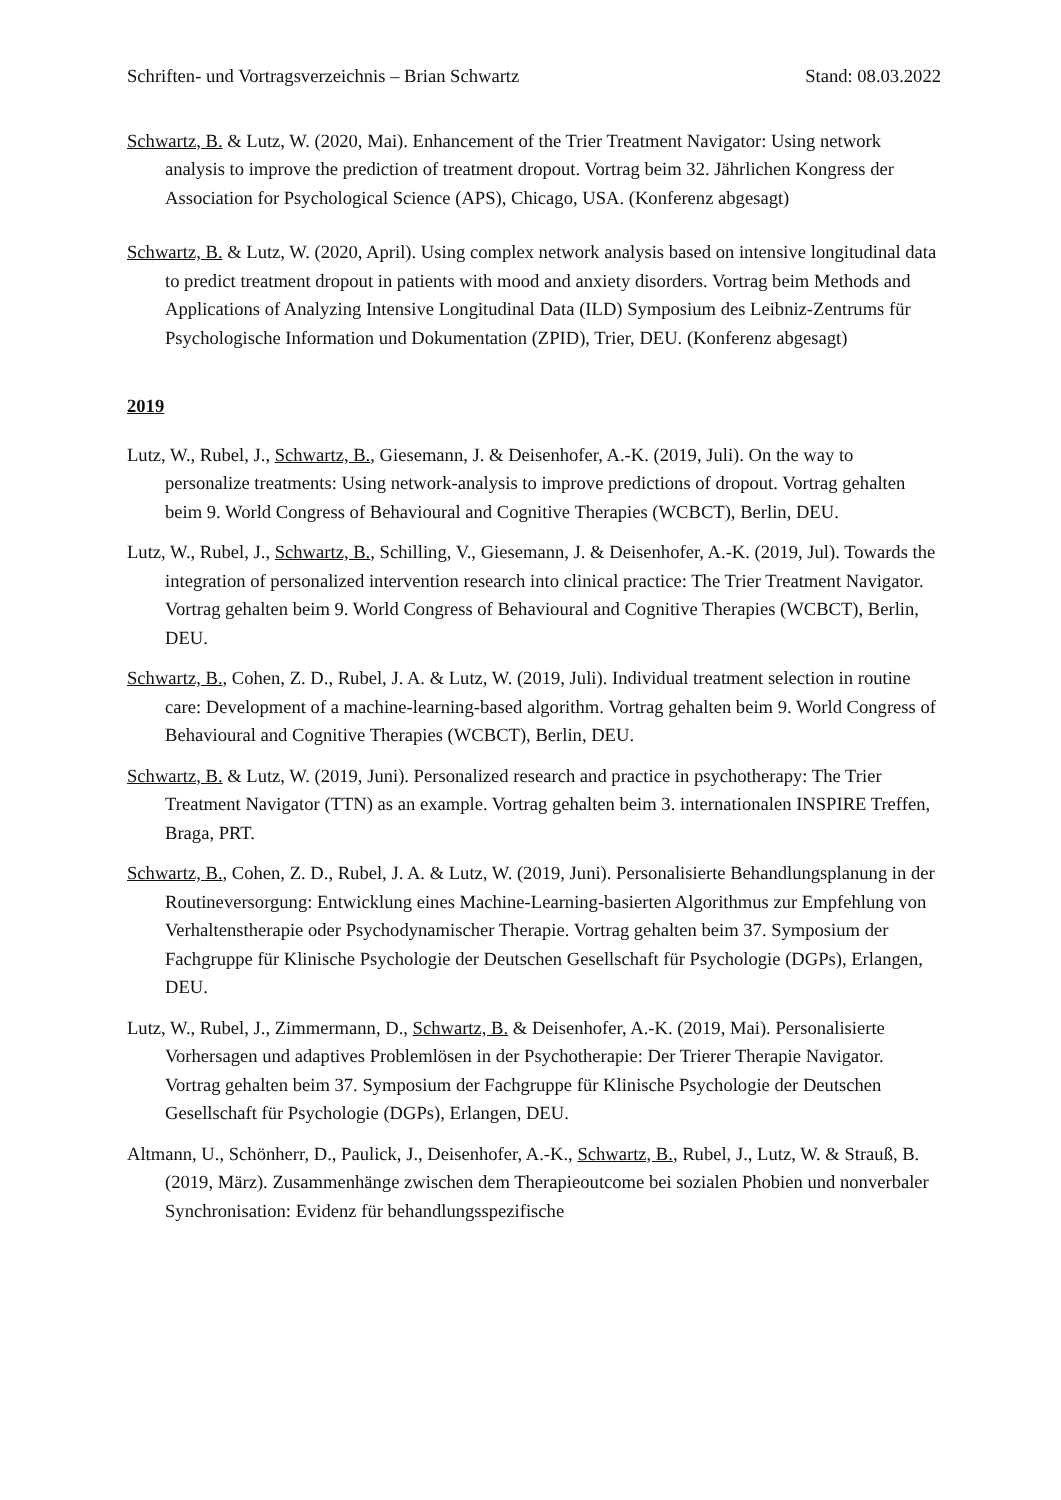Schriften- und Vortragsverzeichnis – Brian Schwartz Stand: 08.03.2022
Schwartz, B. & Lutz, W. (2020, Mai). Enhancement of the Trier Treatment Navigator: Using network analysis to improve the prediction of treatment dropout. Vortrag beim 32. Jährlichen Kongress der Association for Psychological Science (APS), Chicago, USA. (Konferenz abgesagt)
Schwartz, B. & Lutz, W. (2020, April). Using complex network analysis based on intensive longitudinal data to predict treatment dropout in patients with mood and anxiety disorders. Vortrag beim Methods and Applications of Analyzing Intensive Longitudinal Data (ILD) Symposium des Leibniz-Zentrums für Psychologische Information und Dokumentation (ZPID), Trier, DEU. (Konferenz abgesagt)
2019
Lutz, W., Rubel, J., Schwartz, B., Giesemann, J. & Deisenhofer, A.-K. (2019, Juli). On the way to personalize treatments: Using network-analysis to improve predictions of dropout. Vortrag gehalten beim 9. World Congress of Behavioural and Cognitive Therapies (WCBCT), Berlin, DEU.
Lutz, W., Rubel, J., Schwartz, B., Schilling, V., Giesemann, J. & Deisenhofer, A.-K. (2019, Jul). Towards the integration of personalized intervention research into clinical practice: The Trier Treatment Navigator. Vortrag gehalten beim 9. World Congress of Behavioural and Cognitive Therapies (WCBCT), Berlin, DEU.
Schwartz, B., Cohen, Z. D., Rubel, J. A. & Lutz, W. (2019, Juli). Individual treatment selection in routine care: Development of a machine-learning-based algorithm. Vortrag gehalten beim 9. World Congress of Behavioural and Cognitive Therapies (WCBCT), Berlin, DEU.
Schwartz, B. & Lutz, W. (2019, Juni). Personalized research and practice in psychotherapy: The Trier Treatment Navigator (TTN) as an example. Vortrag gehalten beim 3. internationalen INSPIRE Treffen, Braga, PRT.
Schwartz, B., Cohen, Z. D., Rubel, J. A. & Lutz, W. (2019, Juni). Personalisierte Behandlungsplanung in der Routineversorgung: Entwicklung eines Machine-Learning-basierten Algorithmus zur Empfehlung von Verhaltenstherapie oder Psychodynamischer Therapie. Vortrag gehalten beim 37. Symposium der Fachgruppe für Klinische Psychologie der Deutschen Gesellschaft für Psychologie (DGPs), Erlangen, DEU.
Lutz, W., Rubel, J., Zimmermann, D., Schwartz, B. & Deisenhofer, A.-K. (2019, Mai). Personalisierte Vorhersagen und adaptives Problemlösen in der Psychotherapie: Der Trierer Therapie Navigator. Vortrag gehalten beim 37. Symposium der Fachgruppe für Klinische Psychologie der Deutschen Gesellschaft für Psychologie (DGPs), Erlangen, DEU.
Altmann, U., Schönherr, D., Paulick, J., Deisenhofer, A.-K., Schwartz, B., Rubel, J., Lutz, W. & Strauß, B. (2019, März). Zusammenhänge zwischen dem Therapieoutcome bei sozialen Phobien und nonverbaler Synchronisation: Evidenz für behandlungsspezifische